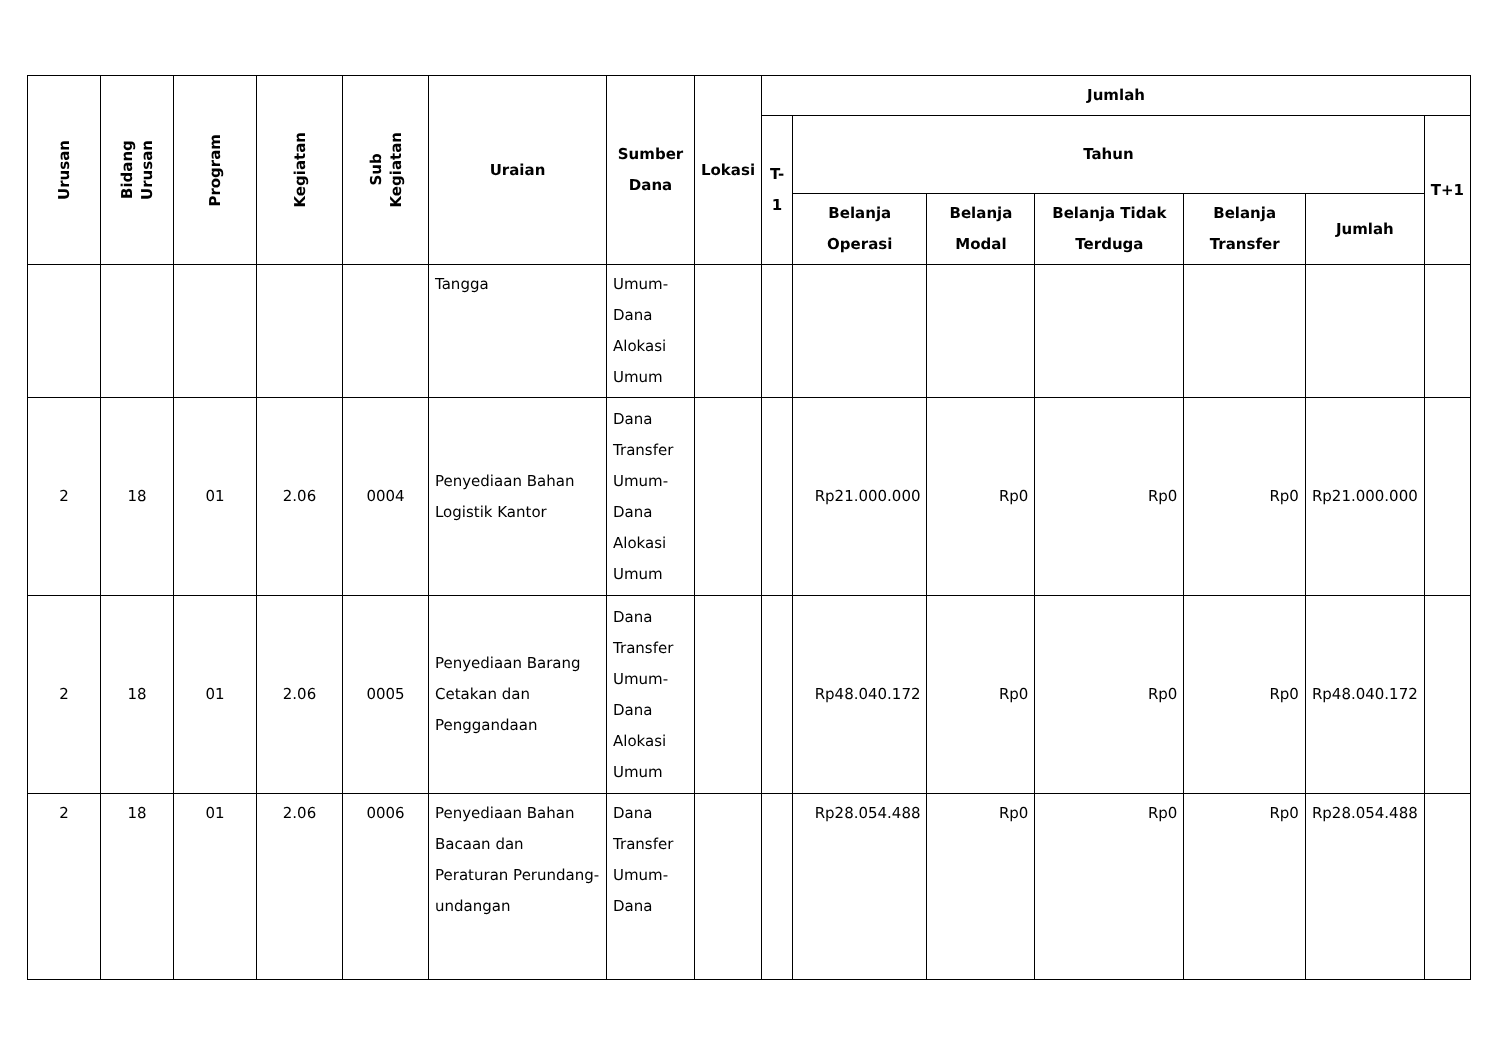| Urusan | Bidang Urusan | Program | Kegiatan | Sub Kegiatan | Uraian | Sumber Dana | Lokasi | Jumlah | | | | | | |
| --- | --- | --- | --- | --- | --- | --- | --- | --- | --- | --- | --- | --- | --- | --- |
| | | | | | | | | T-1 | Tahun | | | | | T+1 |
| | | | | | | | | | Belanja Operasi | Belanja Modal | Belanja Tidak Terduga | Belanja Transfer | Jumlah | |
| | | | | | Tangga | Umum-Dana Alokasi Umum | | | | | | | | |
| 2 | 18 | 01 | 2.06 | 0004 | Penyediaan Bahan Logistik Kantor | Dana Transfer Umum-Dana Alokasi Umum | | | Rp21.000.000 | Rp0 | Rp0 | Rp0 | Rp21.000.000 | |
| 2 | 18 | 01 | 2.06 | 0005 | Penyediaan Barang Cetakan dan Penggandaan | Dana Transfer Umum-Dana Alokasi Umum | | | Rp48.040.172 | Rp0 | Rp0 | Rp0 | Rp48.040.172 | |
| 2 | 18 | 01 | 2.06 | 0006 | Penyediaan Bahan Bacaan dan Peraturan Perundang-undangan | Dana Transfer Umum-Dana | | | Rp28.054.488 | Rp0 | Rp0 | Rp0 | Rp28.054.488 | |